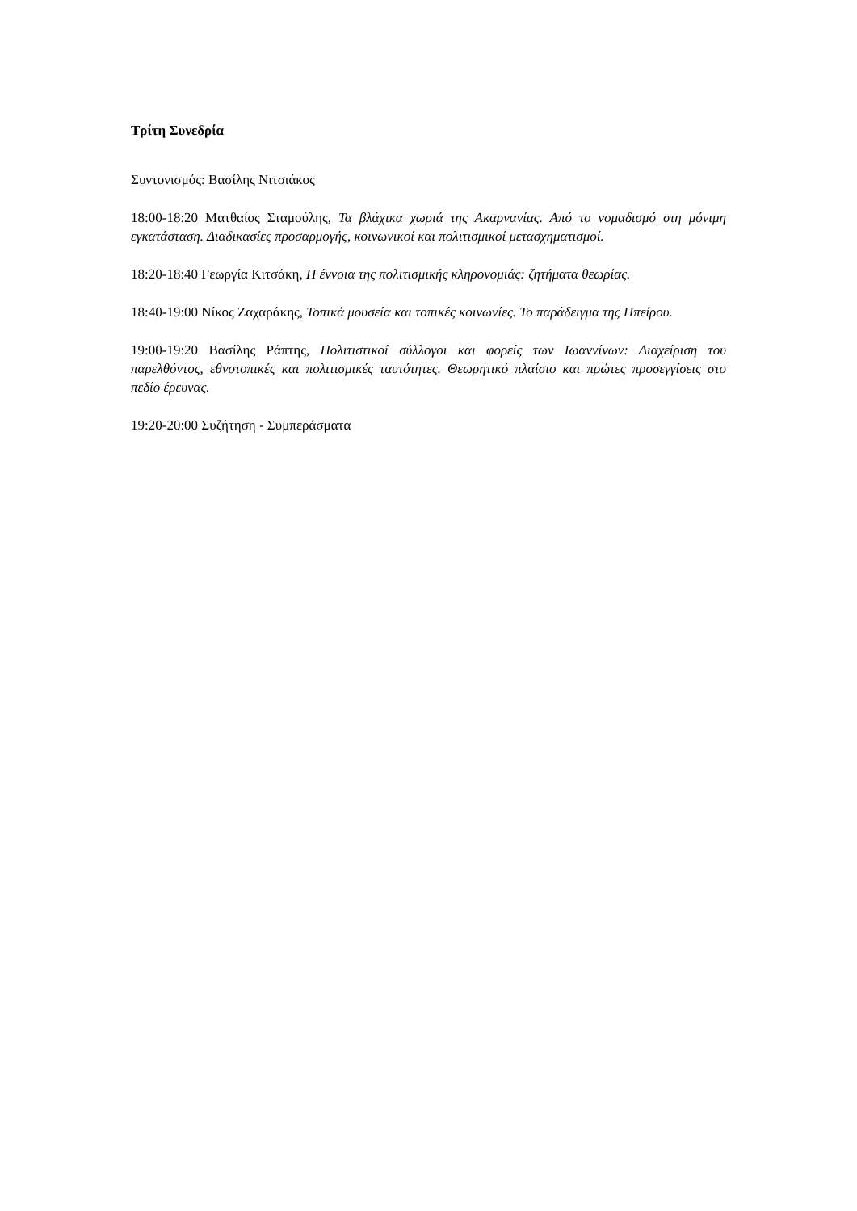Τρίτη Συνεδρία
Συντονισμός: Βασίλης Νιτσιάκος
18:00-18:20 Ματθαίος Σταμούλης, Τα βλάχικα χωριά της Ακαρνανίας. Από το νομαδισμό στη μόνιμη εγκατάσταση. Διαδικασίες προσαρμογής, κοινωνικοί και πολιτισμικοί μετασχηματισμοί.
18:20-18:40 Γεωργία Κιτσάκη, Η έννοια της πολιτισμικής κληρονομιάς: ζητήματα θεωρίας.
18:40-19:00 Νίκος Ζαχαράκης, Τοπικά μουσεία και τοπικές κοινωνίες. Το παράδειγμα της Ηπείρου.
19:00-19:20 Βασίλης Ράπτης, Πολιτιστικοί σύλλογοι και φορείς των Ιωαννίνων: Διαχείριση του παρελθόντος, εθνοτοπικές και πολιτισμικές ταυτότητες. Θεωρητικό πλαίσιο και πρώτες προσεγγίσεις στο πεδίο έρευνας.
19:20-20:00 Συζήτηση - Συμπεράσματα